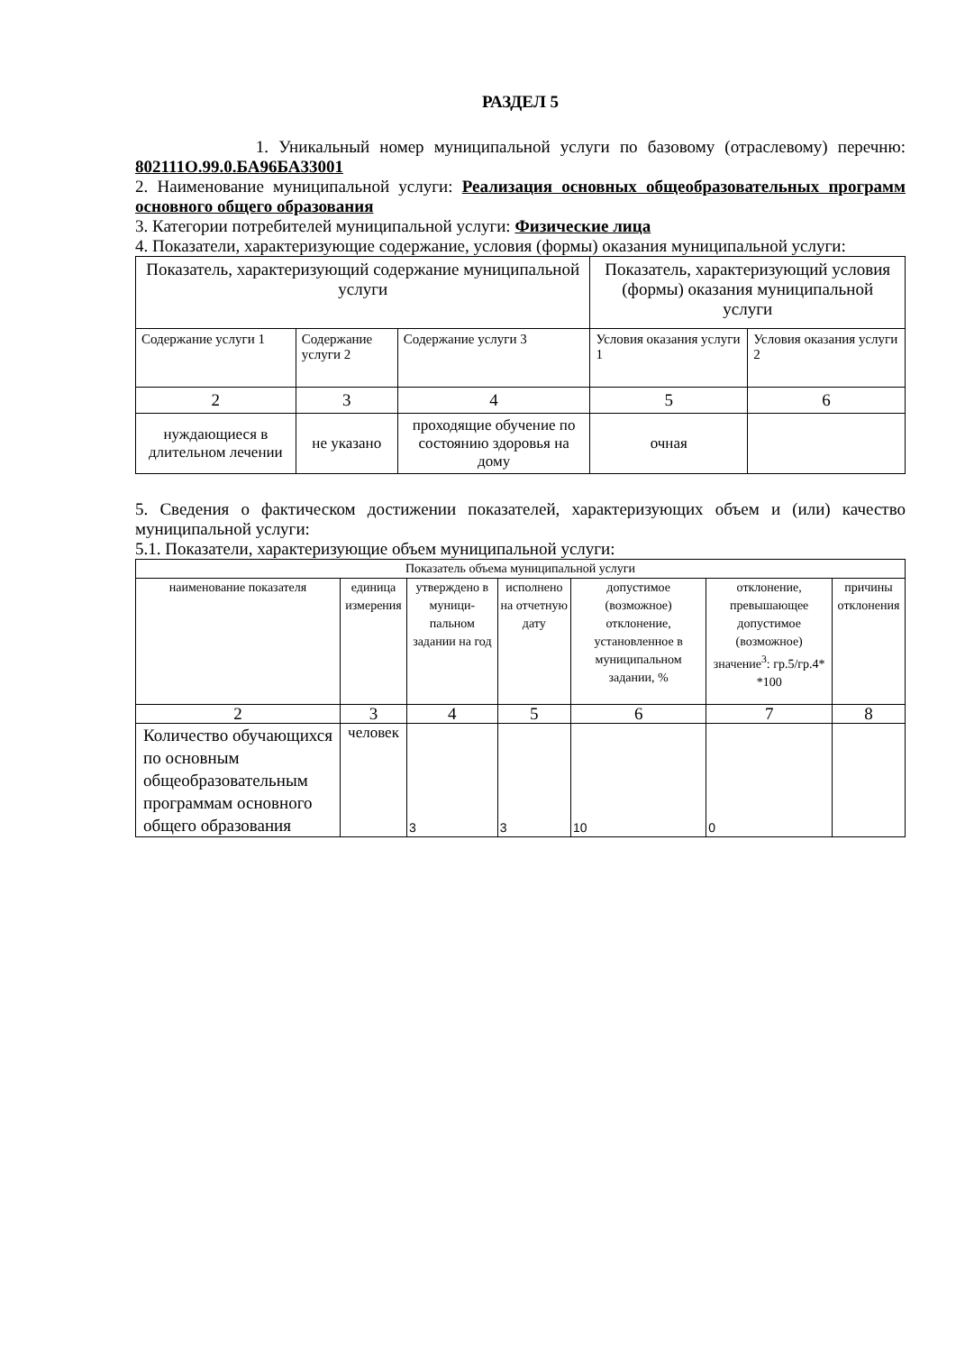РАЗДЕЛ 5
1. Уникальный номер муниципальной услуги по базовому (отраслевому) перечню: 802111О.99.0.БА96БА33001
2. Наименование муниципальной услуги: Реализация основных общеобразовательных программ основного общего образования
3. Категории потребителей муниципальной услуги: Физические лица
4. Показатели, характеризующие содержание, условия (формы) оказания муниципальной услуги:
| Показатель, характеризующий содержание муниципальной услуги | | | Показатель, характеризующий условия (формы) оказания муниципальной услуги | |
| Содержание услуги 1 | Содержание услуги 2 | Содержание услуги 3 | Условия оказания услуги 1 | Условия оказания услуги 2 |
| 2 | 3 | 4 | 5 | 6 |
| нуждающиеся в длительном лечении | не указано | проходящие обучение по состоянию здоровья на дому | очная | |
5. Сведения о фактическом достижении показателей, характеризующих объем и (или) качество муниципальной услуги:
5.1. Показатели, характеризующие объем муниципальной услуги:
| Показатель объема муниципальной услуги | | | | | | |
| --- | --- | --- | --- | --- | --- | --- |
| наименование показателя | единица измерения | утверждено в муници-пальном задании на год | исполнено на отчетную дату | допустимое (возможное) отклонение, установленное в муниципальном задании, % | отклонение, превышающее допустимое (возможное) значение<sup>3</sup>: гр.5/гр.4* *100 | причины отклонения |
| 2 | 3 | 4 | 5 | 6 | 7 | 8 |
| Количество обучающихся по основным общеобразовательным программам основного общего образования | человек | 3 | 3 | 10 | 0 | |